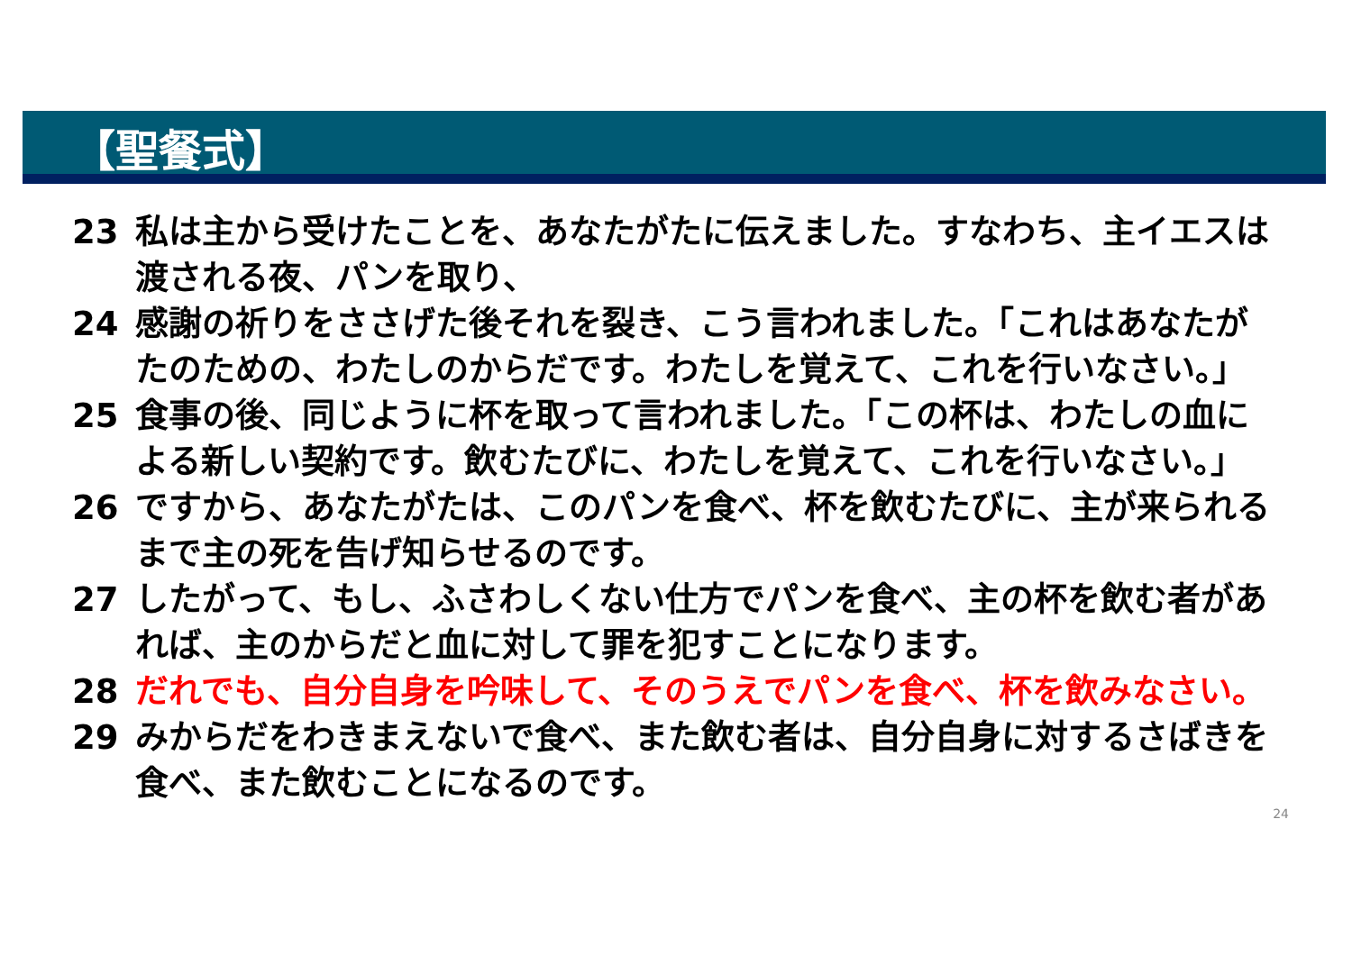【聖餐式】
23 私は主から受けたことを、あなたがたに伝えました。すなわち、主イエスは渡される夜、パンを取り、
24 感謝の祈りをささげた後それを裂き、こう言われました。「これはあなたがたのための、わたしのからだです。わたしを覚えて、これを行いなさい。」
25 食事の後、同じように杯を取って言われました。「この杯は、わたしの血による新しい契約です。飲むたびに、わたしを覚えて、これを行いなさい。」
26 ですから、あなたがたは、このパンを食べ、杯を飲むたびに、主が来られるまで主の死を告げ知らせるのです。
27 したがって、もし、ふさわしくない仕方でパンを食べ、主の杯を飲む者があれば、主のからだと血に対して罪を犯すことになります。
28 だれでも、自分自身を吟味して、そのうえでパンを食べ、杯を飲みなさい。
29 みからだをわきまえないで食べ、また飲む者は、自分自身に対するさばきを食べ、また飲むことになるのです。
24